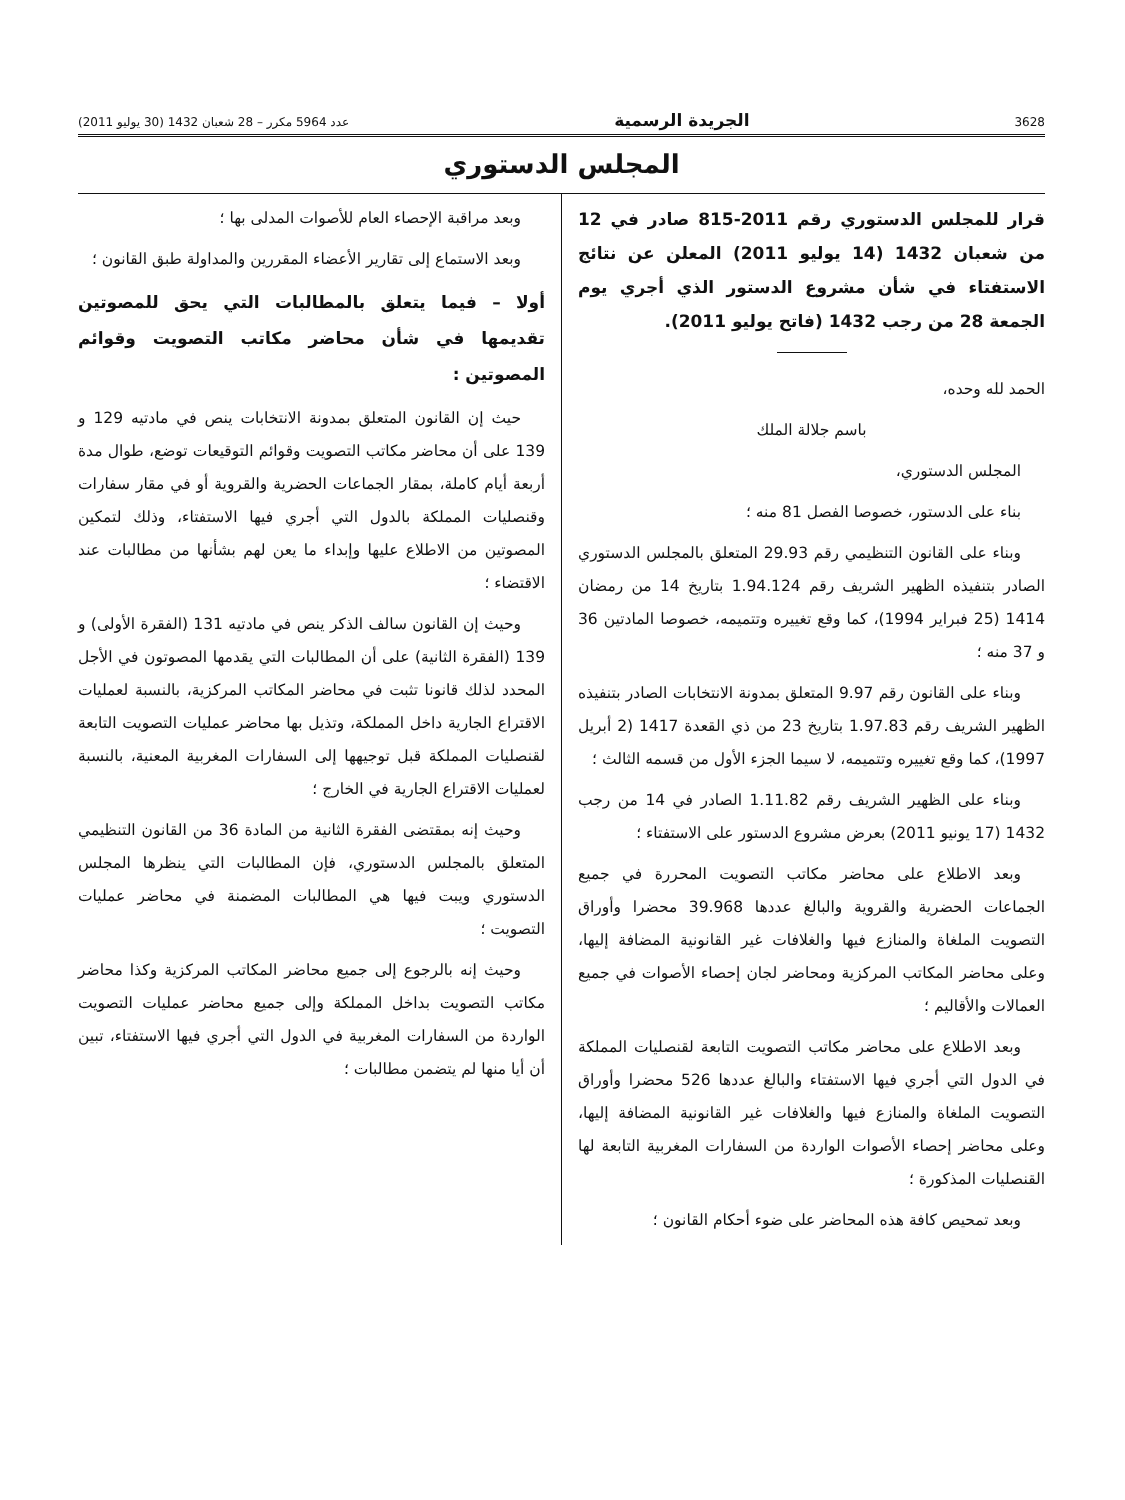3628 الجريدة الرسمية عدد 5964 مكرر – 28 شعبان 1432 (30 يوليو 2011)
المجلس الدستوري
قرار للمجلس الدستوري رقم 2011-815 صادر في 12 من شعبان 1432 (14 يوليو 2011) المعلن عن نتائج الاستفتاء في شأن مشروع الدستور الذي أجري يوم الجمعة 28 من رجب 1432 (فاتح يوليو 2011).
الحمد لله وحده،
باسم جلالة الملك
المجلس الدستوري،
بناء على الدستور، خصوصا الفصل 81 منه ؛
وبناء على القانون التنظيمي رقم 29.93 المتعلق بالمجلس الدستوري الصادر بتنفيذه الظهير الشريف رقم 1.94.124 بتاريخ 14 من رمضان 1414 (25 فبراير 1994)، كما وقع تغييره وتتميمه، خصوصا المادتين 36 و 37 منه ؛
وبناء على القانون رقم 9.97 المتعلق بمدونة الانتخابات الصادر بتنفيذه الظهير الشريف رقم 1.97.83 بتاريخ 23 من ذي القعدة 1417 (2 أبريل 1997)، كما وقع تغييره وتتميمه، لا سيما الجزء الأول من قسمه الثالث ؛
وبناء على الظهير الشريف رقم 1.11.82 الصادر في 14 من رجب 1432 (17 يونيو 2011) بعرض مشروع الدستور على الاستفتاء ؛
وبعد الاطلاع على محاضر مكاتب التصويت المحررة في جميع الجماعات الحضرية والقروية والبالغ عددها 39.968 محضرا وأوراق التصويت الملغاة والمنازع فيها والغلافات غير القانونية المضافة إليها، وعلى محاضر المكاتب المركزية ومحاضر لجان إحصاء الأصوات في جميع العمالات والأقاليم ؛
وبعد الاطلاع على محاضر مكاتب التصويت التابعة لقنصليات المملكة في الدول التي أجري فيها الاستفتاء والبالغ عددها 526 محضرا وأوراق التصويت الملغاة والمنازع فيها والغلافات غير القانونية المضافة إليها، وعلى محاضر إحصاء الأصوات الواردة من السفارات المغربية التابعة لها القنصليات المذكورة ؛
وبعد تمحيص كافة هذه المحاضر على ضوء أحكام القانون ؛
وبعد مراقبة الإحصاء العام للأصوات المدلى بها ؛
وبعد الاستماع إلى تقارير الأعضاء المقررين والمداولة طبق القانون ؛
أولا – فيما يتعلق بالمطالبات التي يحق للمصوتين تقديمها في شأن محاضر مكاتب التصويت وقوائم المصوتين :
حيث إن القانون المتعلق بمدونة الانتخابات ينص في مادتيه 129 و 139 على أن محاضر مكاتب التصويت وقوائم التوقيعات توضع، طوال مدة أربعة أيام كاملة، بمقار الجماعات الحضرية والقروية أو في مقار سفارات وقنصليات المملكة بالدول التي أجري فيها الاستفتاء، وذلك لتمكين المصوتين من الاطلاع عليها وإبداء ما يعن لهم بشأنها من مطالبات عند الاقتضاء ؛
وحيث إن القانون سالف الذكر ينص في مادتيه 131 (الفقرة الأولى) و 139 (الفقرة الثانية) على أن المطالبات التي يقدمها المصوتون في الأجل المحدد لذلك قانونا تثبت في محاضر المكاتب المركزية، بالنسبة لعمليات الاقتراع الجارية داخل المملكة، وتذيل بها محاضر عمليات التصويت التابعة لقنصليات المملكة قبل توجيهها إلى السفارات المغربية المعنية، بالنسبة لعمليات الاقتراع الجارية في الخارج ؛
وحيث إنه بمقتضى الفقرة الثانية من المادة 36 من القانون التنظيمي المتعلق بالمجلس الدستوري، فإن المطالبات التي ينظرها المجلس الدستوري ويبت فيها هي المطالبات المضمنة في محاضر عمليات التصويت ؛
وحيث إنه بالرجوع إلى جميع محاضر المكاتب المركزية وكذا محاضر مكاتب التصويت بداخل المملكة وإلى جميع محاضر عمليات التصويت الواردة من السفارات المغربية في الدول التي أجري فيها الاستفتاء، تبين أن أيا منها لم يتضمن مطالبات ؛